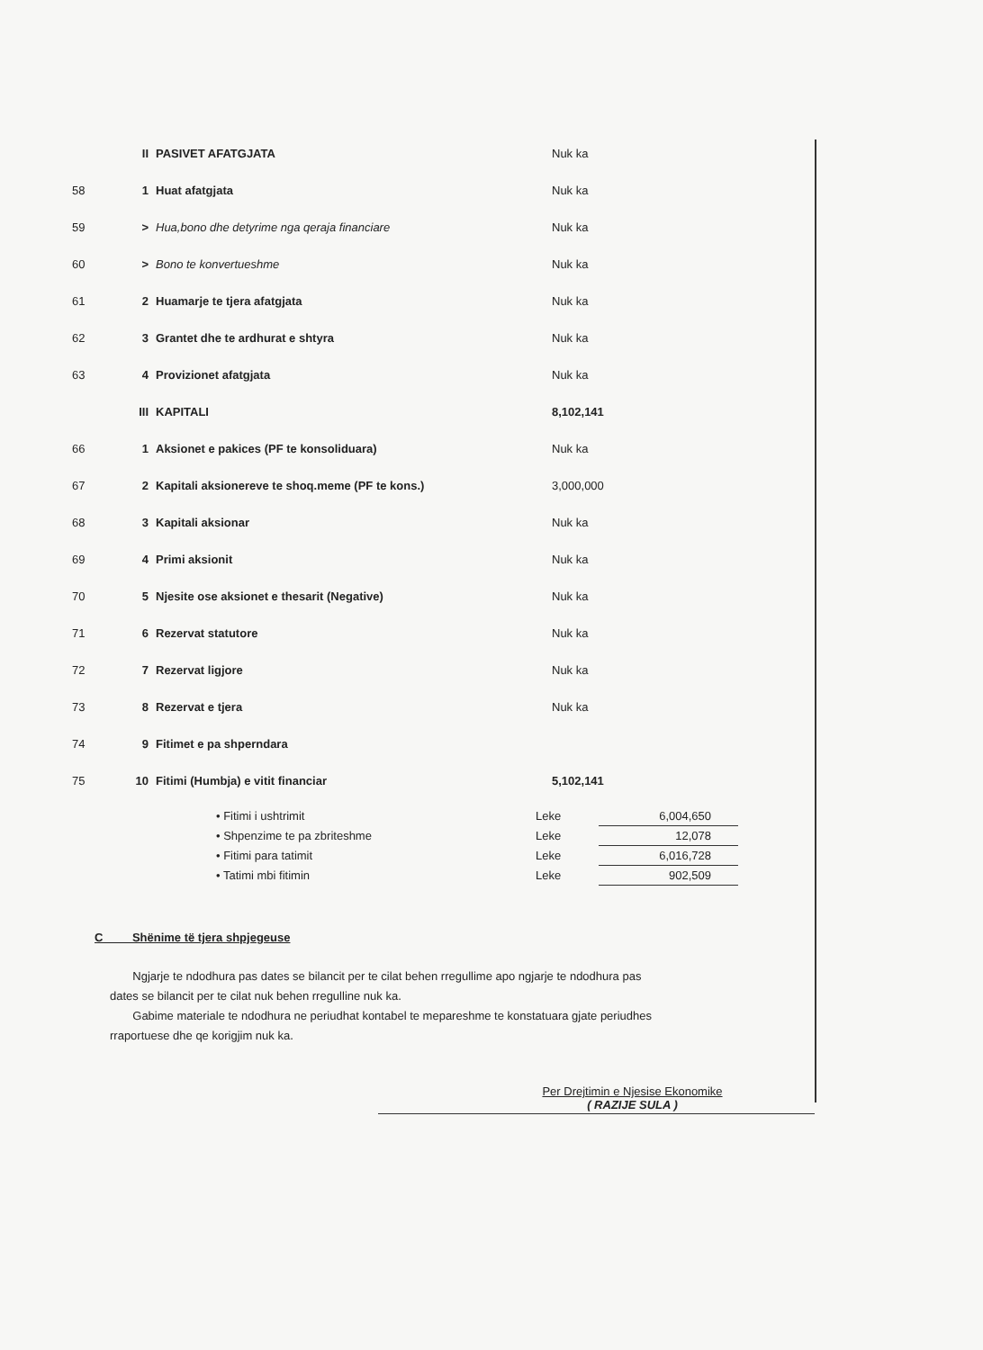| | II | PASIVET AFATGJATA | Nuk ka |
| 58 | 1 | Huat afatgjata | Nuk ka |
| 59 | > | Hua,bono dhe detyrime nga qeraja financiare | Nuk ka |
| 60 | > | Bono te konvertueshme | Nuk ka |
| 61 | 2 | Huamarje te tjera afatgjata | Nuk ka |
| 62 | 3 | Grantet dhe te ardhurat e shtyra | Nuk ka |
| 63 | 4 | Provizionet afatgjata | Nuk ka |
| | III | KAPITALI | 8,102,141 |
| 66 | 1 | Aksionet e pakices (PF te konsoliduara) | Nuk ka |
| 67 | 2 | Kapitali aksionereve te shoq.meme (PF te kons.) | 3,000,000 |
| 68 | 3 | Kapitali aksionar | Nuk ka |
| 69 | 4 | Primi aksionit | Nuk ka |
| 70 | 5 | Njesite ose aksionet e thesarit (Negative) | Nuk ka |
| 71 | 6 | Rezervat statutore | Nuk ka |
| 72 | 7 | Rezervat ligjore | Nuk ka |
| 73 | 8 | Rezervat e tjera | Nuk ka |
| 74 | 9 | Fitimet e pa shperndara | |
| 75 | 10 | Fitimi (Humbja) e vitit financiar | 5,102,141 |
| • Fitimi i ushtrimit | Leke | 6,004,650 |
| • Shpenzime te pa zbriteshme | Leke | 12,078 |
| • Fitimi para tatimit | Leke | 6,016,728 |
| • Tatimi mbi fitimin | Leke | 902,509 |
C Shënime të tjera shpjegeuse
Ngjarje te ndodhura pas dates se bilancit per te cilat behen rregullime apo ngjarje te ndodhura pas dates se bilancit per te cilat nuk behen rregulline nuk ka.
Gabime materiale te ndodhura ne periudhat kontabel te mepareshme te konstatuara gjate periudhes rraportuese dhe qe korigjim nuk ka.
Per Drejtimin e Njesise Ekonomike
( RAZIJE SULA )